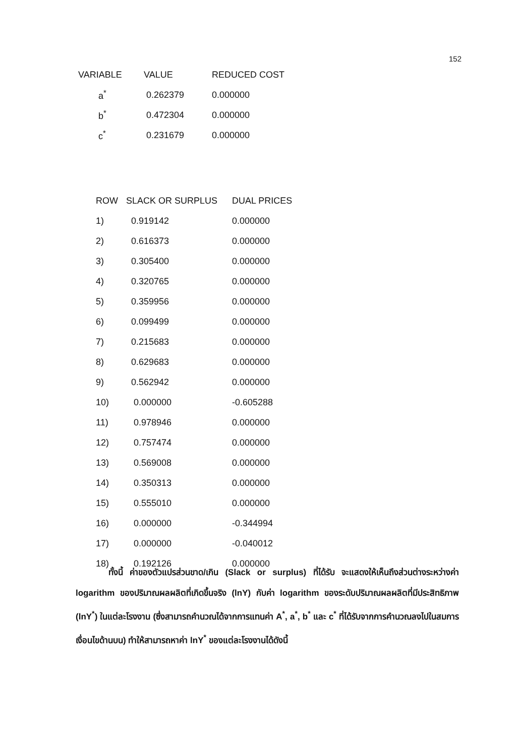152
| VARIABLE | VALUE | REDUCED COST |
| --- | --- | --- |
| a<sup>*</sup> | 0.262379 | 0.000000 |
| b<sup>*</sup> | 0.472304 | 0.000000 |
| c<sup>*</sup> | 0.231679 | 0.000000 |
| ROW | SLACK OR SURPLUS | DUAL PRICES |
| --- | --- | --- |
| 1) | 0.919142 | 0.000000 |
| 2) | 0.616373 | 0.000000 |
| 3) | 0.305400 | 0.000000 |
| 4) | 0.320765 | 0.000000 |
| 5) | 0.359956 | 0.000000 |
| 6) | 0.099499 | 0.000000 |
| 7) | 0.215683 | 0.000000 |
| 8) | 0.629683 | 0.000000 |
| 9) | 0.562942 | 0.000000 |
| 10) | 0.000000 | -0.605288 |
| 11) | 0.978946 | 0.000000 |
| 12) | 0.757474 | 0.000000 |
| 13) | 0.569008 | 0.000000 |
| 14) | 0.350313 | 0.000000 |
| 15) | 0.555010 | 0.000000 |
| 16) | 0.000000 | -0.344994 |
| 17) | 0.000000 | -0.040012 |
| 18) | 0.192126 | 0.000000 |
ทั้งนี้ ค่าของตัวแปรส่วนขาด/เกิน (Slack or surplus) ที่ได้รับ จะแสดงให้เห็นถึงส่วนต่างระหว่างค่า logarithm ของปริมาณผลผลิตที่เกิดขึ้นจริง (lnY) กับค่า logarithm ของระดับปริมาณผลผลิตที่มีประสิทธิภาพ (lnY<sup>*</sup>) ในแต่ละโรงงาน (ซึ่งสามารถคำนวณได้จากการแทนค่า A<sup>*</sup>, a<sup>*</sup>, b<sup>*</sup> และ c<sup>*</sup> ที่ได้รับจากการคำนวณลงไปในสมการเงื่อนไขด้านบน) ทำให้สามารถหาค่า lnY<sup>*</sup> ของแต่ละโรงงานได้ดังนี้